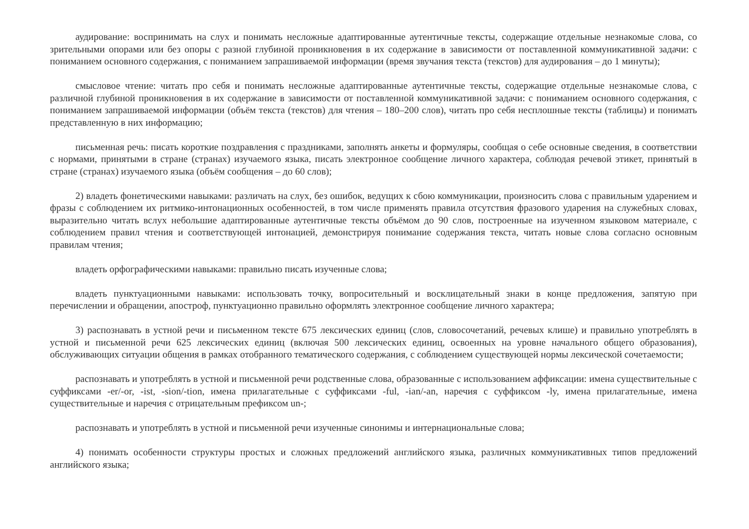аудирование: воспринимать на слух и понимать несложные адаптированные аутентичные тексты, содержащие отдельные незнакомые слова, со зрительными опорами или без опоры с разной глубиной проникновения в их содержание в зависимости от поставленной коммуникативной задачи: с пониманием основного содержания, с пониманием запрашиваемой информации (время звучания текста (текстов) для аудирования – до 1 минуты);
смысловое чтение: читать про себя и понимать несложные адаптированные аутентичные тексты, содержащие отдельные незнакомые слова, с различной глубиной проникновения в их содержание в зависимости от поставленной коммуникативной задачи: с пониманием основного содержания, с пониманием запрашиваемой информации (объём текста (текстов) для чтения – 180–200 слов), читать про себя несплошные тексты (таблицы) и понимать представленную в них информацию;
письменная речь: писать короткие поздравления с праздниками, заполнять анкеты и формуляры, сообщая о себе основные сведения, в соответствии с нормами, принятыми в стране (странах) изучаемого языка, писать электронное сообщение личного характера, соблюдая речевой этикет, принятый в стране (странах) изучаемого языка (объём сообщения – до 60 слов);
2) владеть фонетическими навыками: различать на слух, без ошибок, ведущих к сбою коммуникации, произносить слова с правильным ударением и фразы с соблюдением их ритмико-интонационных особенностей, в том числе применять правила отсутствия фразового ударения на служебных словах, выразительно читать вслух небольшие адаптированные аутентичные тексты объёмом до 90 слов, построенные на изученном языковом материале, с соблюдением правил чтения и соответствующей интонацией, демонстрируя понимание содержания текста, читать новые слова согласно основным правилам чтения;
владеть орфографическими навыками: правильно писать изученные слова;
владеть пунктуационными навыками: использовать точку, вопросительный и восклицательный знаки в конце предложения, запятую при перечислении и обращении, апостроф, пунктуационно правильно оформлять электронное сообщение личного характера;
3) распознавать в устной речи и письменном тексте 675 лексических единиц (слов, словосочетаний, речевых клише) и правильно употреблять в устной и письменной речи 625 лексических единиц (включая 500 лексических единиц, освоенных на уровне начального общего образования), обслуживающих ситуации общения в рамках отобранного тематического содержания, с соблюдением существующей нормы лексической сочетаемости;
распознавать и употреблять в устной и письменной речи родственные слова, образованные с использованием аффиксации: имена существительные с суффиксами -er/-or, -ist, -sion/-tion, имена прилагательные с суффиксами -ful, -ian/-an, наречия с суффиксом -ly, имена прилагательные, имена существительные и наречия с отрицательным префиксом un-;
распознавать и употреблять в устной и письменной речи изученные синонимы и интернациональные слова;
4) понимать особенности структуры простых и сложных предложений английского языка, различных коммуникативных типов предложений английского языка;